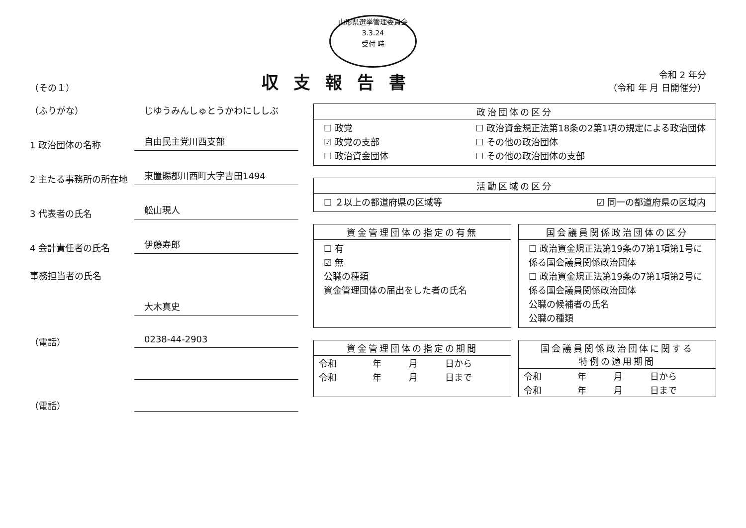山形県選挙管理委員会
3.3.24
受付 時
（その１）
収支報告書
令和 2 年分
（令和 年 月 日開催分）
（ふりがな）
じゆうみんしゅとうかわにししぶ
1 政治団体の名称
自由民主党川西支部
2 主たる事務所の所在地
東置賜郡川西町大字吉田1494
3 代表者の氏名
舩山現人
4 会計責任者の氏名
伊藤寿郎
事務担当者の氏名
大木真史
（電話）
0238-44-2903
（電話）
政治団体の区分
☐ 政党
☑ 政党の支部
☐ 政治資金団体
☐ 政治資金規正法第18条の2第1項の規定による政治団体
☐ その他の政治団体
☐ その他の政治団体の支部
活動区域の区分
☐ ２以上の都道府県の区域等 ☑ 同一の都道府県の区域内
資金管理団体の指定の有無
☐ 有
☑ 無
公職の種類
資金管理団体の届出をした者の氏名
国会議員関係政治団体の区分
☐ 政治資金規正法第19条の7第1項第1号に係る国会議員関係政治団体
☐ 政治資金規正法第19条の7第1項第2号に係る国会議員関係政治団体
公職の候補者の氏名
公職の種類
資金管理団体の指定の期間
| 令和 | 年 | 月 | 日から |
| 令和 | 年 | 月 | 日まで |
国会議員関係政治団体に関する
特例の適用期間
| 令和 | 年 | 月 | 日から |
| 令和 | 年 | 月 | 日まで |